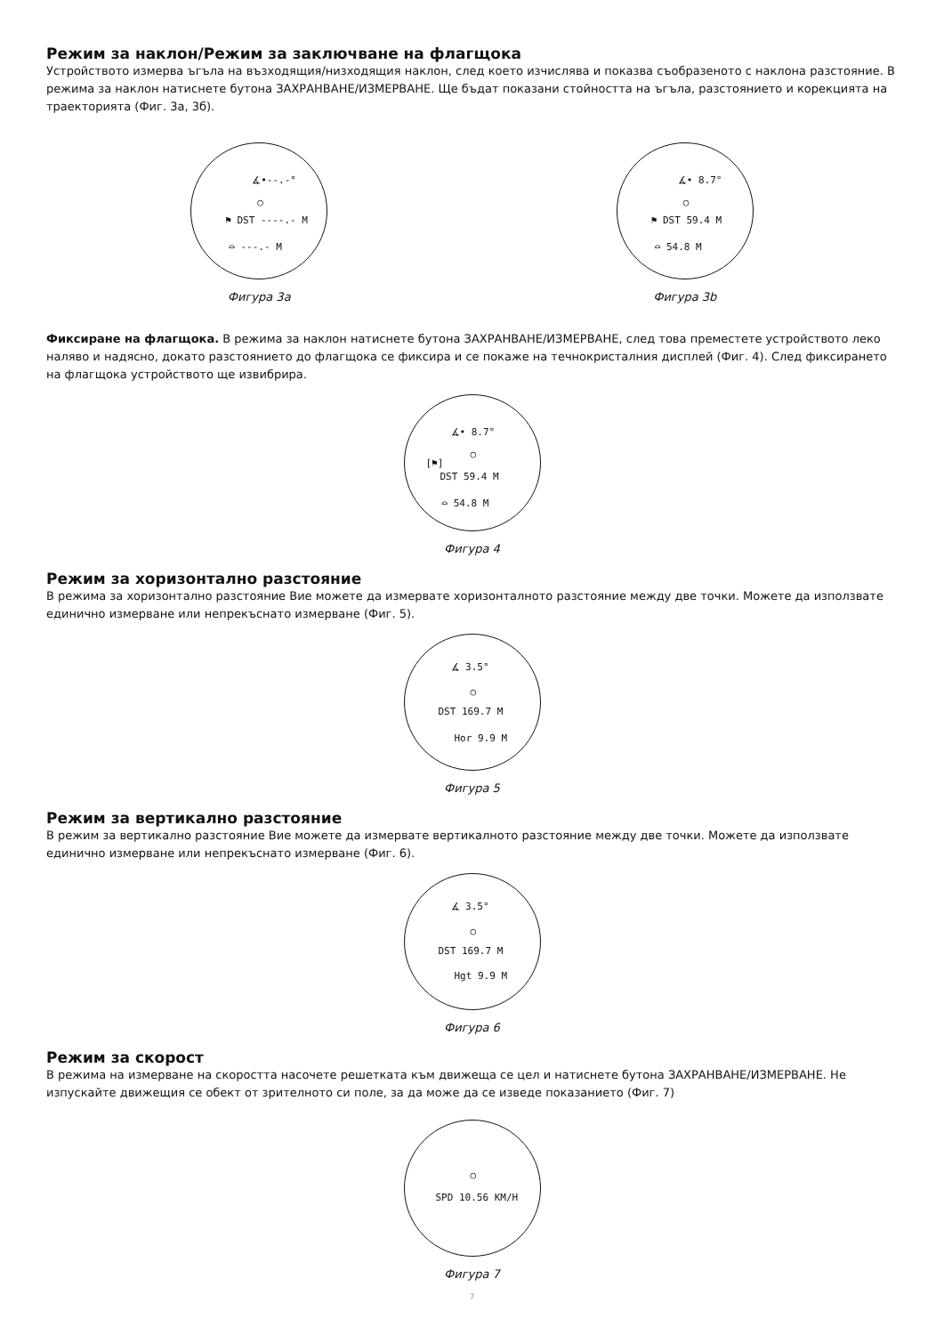Режим за наклон/Режим за заключване на флагщока
Устройството измерва ъгъла на възходящия/низходящия наклон, след което изчислява и показва съобразеното с наклона разстояние. В режима за наклон натиснете бутона ЗАХРАНВАНЕ/ИЗМЕРВАНЕ. Ще бъдат показани стойността на ъгъла, разстоянието и корекцията на траекторията (Фиг. 3а, 3б).
∡•--.-°
○
⚑ DST ----.- M
⌓ ---.- M
Фигура 3а
∡• 8.7°
○
⚑ DST 59.4 M
⌓ 54.8 M
Фигура 3b
Фиксиране на флагщока. В режима за наклон натиснете бутона ЗАХРАНВАНЕ/ИЗМЕРВАНЕ, след това преместете устройството леко наляво и надясно, докато разстоянието до флагщока се фиксира и се покаже на течнокристалния дисплей (Фиг. 4). След фиксирането на флагщока устройството ще извибрира.
∡• 8.7°
○
[⚑]
DST 59.4 M
⌓ 54.8 M
Фигура 4
Режим за хоризонтално разстояние
В режима за хоризонтално разстояние Вие можете да измервате хоризонталното разстояние между две точки. Можете да използвате единично измерване или непрекъснато измерване (Фиг. 5).
∡ 3.5°
○
DST 169.7 M
Hor 9.9 M
Фигура 5
Режим за вертикално разстояние
В режим за вертикално разстояние Вие можете да измервате вертикалното разстояние между две точки. Можете да използвате единично измерване или непрекъснато измерване (Фиг. 6).
∡ 3.5°
○
DST 169.7 M
Hgt 9.9 M
Фигура 6
Режим за скорост
В режима на измерване на скоростта насочете решетката към движеща се цел и натиснете бутона ЗАХРАНВАНЕ/ИЗМЕРВАНЕ. Не изпускайте движещия се обект от зрителното си поле, за да може да се изведе показанието (Фиг. 7)
○
SPD 10.56 KM/H
Фигура 7
7